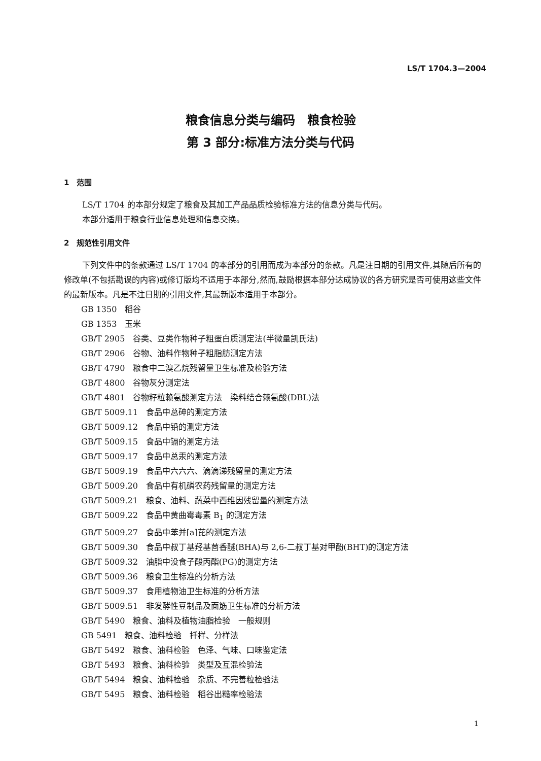LS/T 1704.3—2004
粮食信息分类与编码　粮食检验
第 3 部分:标准方法分类与代码
1　范围
LS/T 1704 的本部分规定了粮食及其加工产品品质检验标准方法的信息分类与代码。
本部分适用于粮食行业信息处理和信息交换。
2　规范性引用文件
下列文件中的条款通过 LS/T 1704 的本部分的引用而成为本部分的条款。凡是注日期的引用文件,其随后所有的修改单(不包括勘误的内容)或修订版均不适用于本部分,然而,鼓励根据本部分达成协议的各方研究是否可使用这些文件的最新版本。凡是不注日期的引用文件,其最新版本适用于本部分。
GB 1350　稻谷
GB 1353　玉米
GB/T 2905　谷类、豆类作物种子粗蛋白质测定法(半微量凯氏法)
GB/T 2906　谷物、油料作物种子粗脂肪测定方法
GB/T 4790　粮食中二溴乙烷残留量卫生标准及检验方法
GB/T 4800　谷物灰分测定法
GB/T 4801　谷物籽粒赖氨酸测定方法　染料结合赖氨酸(DBL)法
GB/T 5009.11　食品中总砷的测定方法
GB/T 5009.12　食品中铅的测定方法
GB/T 5009.15　食品中镉的测定方法
GB/T 5009.17　食品中总汞的测定方法
GB/T 5009.19　食品中六六六、滴滴涕残留量的测定方法
GB/T 5009.20　食品中有机磷农药残留量的测定方法
GB/T 5009.21　粮食、油料、蔬菜中西维因残留量的测定方法
GB/T 5009.22　食品中黄曲霉毒素 B<sub>1</sub> 的测定方法
GB/T 5009.27　食品中苯并[a]芘的测定方法
GB/T 5009.30　食品中叔丁基羟基茴香醚(BHA)与 2,6-二叔丁基对甲酚(BHT)的测定方法
GB/T 5009.32　油脂中没食子酸丙酯(PG)的测定方法
GB/T 5009.36　粮食卫生标准的分析方法
GB/T 5009.37　食用植物油卫生标准的分析方法
GB/T 5009.51　非发酵性豆制品及面筋卫生标准的分析方法
GB/T 5490　粮食、油料及植物油脂检验　一般规则
GB 5491　粮食、油料检验　扦样、分样法
GB/T 5492　粮食、油料检验　色泽、气味、口味鉴定法
GB/T 5493　粮食、油料检验　类型及互混检验法
GB/T 5494　粮食、油料检验　杂质、不完善粒检验法
GB/T 5495　粮食、油料检验　稻谷出糙率检验法
1